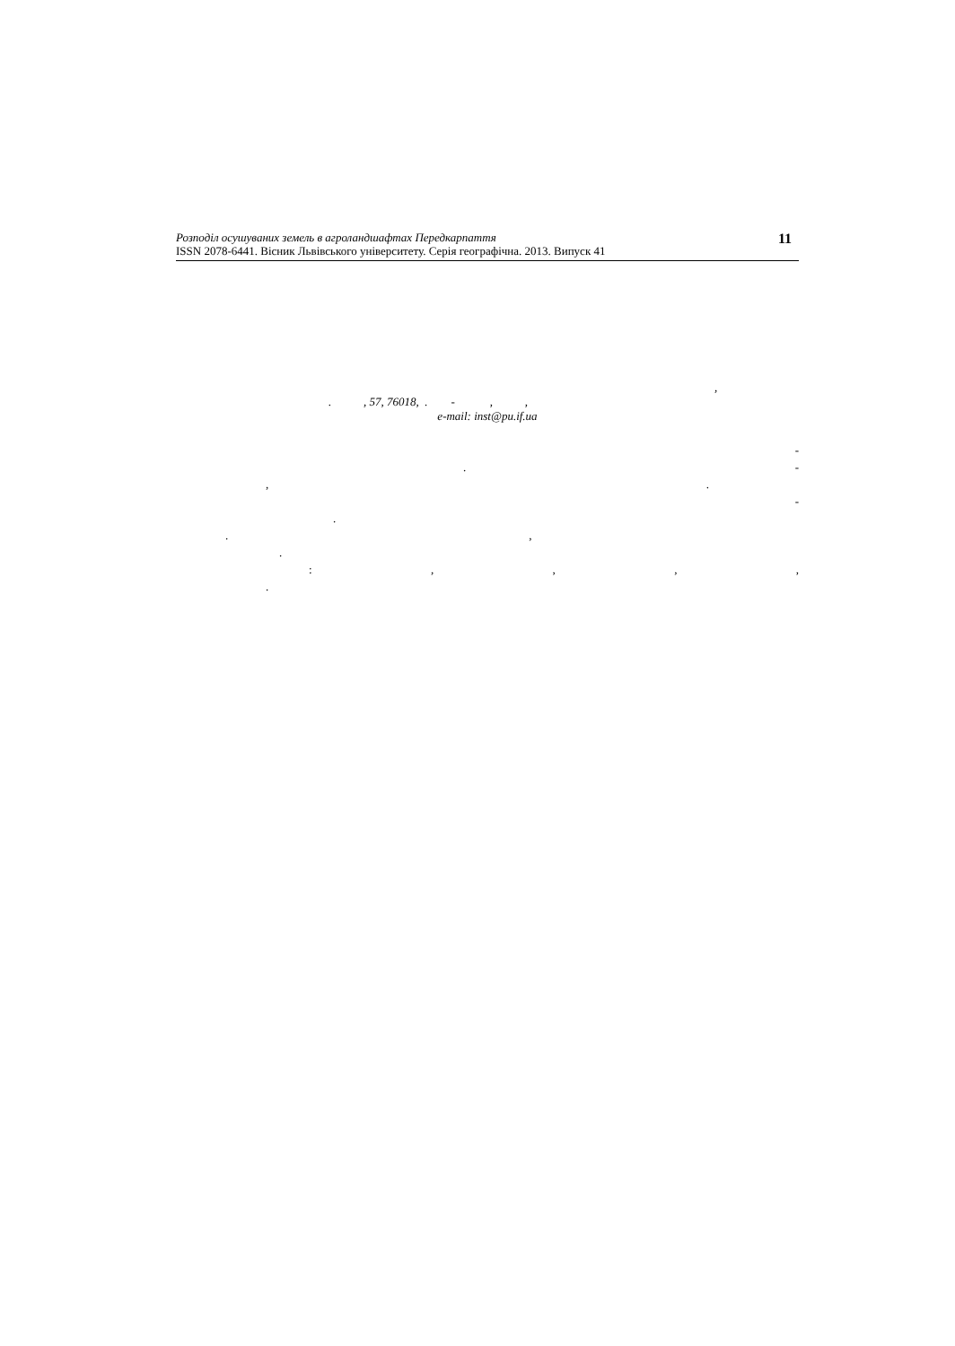Розподіл осушуваних земель в агроландшафтах Передкарпаття
ISSN 2078-6441. Вісник Львівського університету. Серія географічна. 2013. Випуск 41
11
,
. , 57, 76018, . - , ,
e-mail: inst@pu.if.ua
-
. -
,.
-
.
.,
.
:,,,,
.